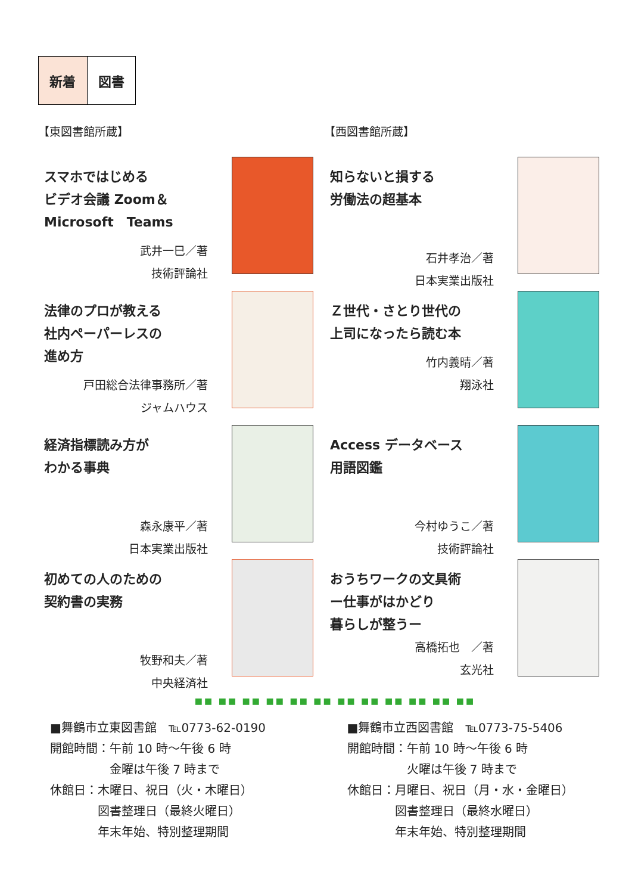新着 図書
【東図書館所蔵】
スマホではじめる
ビデオ会議 Zoom＆
Microsoft　Teams
武井一巳／著
技術評論社
法律のプロが教える
社内ペーパーレスの
進め方
戸田総合法律事務所／著
ジャムハウス
経済指標読み方が
わかる事典
森永康平／著
日本実業出版社
初めての人のための
契約書の実務
牧野和夫／著
中央経済社
【西図書館所蔵】
知らないと損する
労働法の超基本
石井孝治／著
日本実業出版社
Ｚ世代・さとり世代の
上司になったら読む本
竹内義晴／著
翔泳社
Access データベース
用語図鑑
今村ゆうこ／著
技術評論社
おうちワークの文具術
ー仕事がはかどり
暮らしが整うー
高橋拓也　／著
玄光社
■■ ■■ ■■ ■■ ■■ ■■ ■■ ■■ ■■ ■■ ■■ ■■
■舞鶴市立東図書館　℡0773-62-0190
開館時間：午前 10 時～午後 6 時
　　　　　金曜は午後 7 時まで
休館日：木曜日、祝日（火・木曜日）
　　　　図書整理日（最終火曜日）
　　　　年末年始、特別整理期間
■舞鶴市立西図書館　℡0773-75-5406
開館時間：午前 10 時～午後 6 時
　　　　　火曜は午後 7 時まで
休館日：月曜日、祝日（月・水・金曜日）
　　　　図書整理日（最終水曜日）
　　　　年末年始、特別整理期間